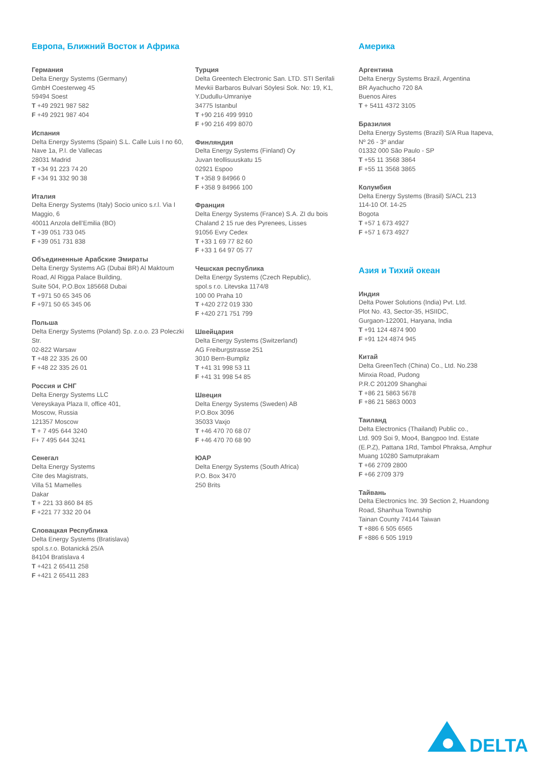Европа, Ближний Восток и Африка
Германия
Delta Energy Systems (Germany)
GmbH Coesterweg 45
59494 Soest
T +49 2921 987 582
F +49 2921 987 404
Испания
Delta Energy Systems (Spain) S.L. Calle Luis I no 60,
Nave 1a, P.I. de Vallecas
28031 Madrid
T +34 91 223 74 20
F +34 91 332 90 38
Италия
Delta Energy Systems (Italy) Socio unico s.r.l. Via I
Maggio, 6
40011 Anzola dell’Emilia (BO)
T +39 051 733 045
F +39 051 731 838
Объединенные Арабские Эмираты
Delta Energy Systems AG (Dubai BR) Al Maktoum
Road, Al Rigga Palace Building,
Suite 504, P.O.Box 185668 Dubai
T +971 50 65 345 06
F +971 50 65 345 06
Польша
Delta Energy Systems (Poland) Sp. z.o.o. 23 Poleczki Str.
02-822 Warsaw
T +48 22 335 26 00
F +48 22 335 26 01
Россия и СНГ
Delta Energy Systems LLC
Vereyskaya Plaza II, office 401,
Moscow, Russia
121357 Moscow
T + 7 495 644 3240
F+ 7 495 644 3241
Сенегал
Delta Energy Systems
Cite des Magistrats,
Villa 51 Mamelles
Dakar
T + 221 33 860 84 85
F +221 77 332 20 04
Словацкая Республика
Delta Energy Systems (Bratislava)
spol.s.r.o. Botanická 25/A
84104 Bratislava 4
T +421 2 65411 258
F +421 2 65411 283
Турция
Delta Greentech Electronic San. LTD. STI Serifali
Mevkii Barbaros Bulvari Söylesi Sok. No: 19, K1,
Y.Dudullu-Umraniye
34775 Istanbul
T +90 216 499 9910
F +90 216 499 8070
Финляндия
Delta Energy Systems (Finland) Oy
Juvan teollisuuskatu 15
02921 Espoo
T +358 9 84966 0
F +358 9 84966 100
Франция
Delta Energy Systems (France) S.A. ZI du bois
Chaland 2 15 rue des Pyrenees, Lisses
91056 Evry Cedex
T +33 1 69 77 82 60
F +33 1 64 97 05 77
Чешская республика
Delta Energy Systems (Czech Republic),
spol.s r.o. Litevska 1174/8
100 00 Praha 10
T +420 272 019 330
F +420 271 751 799
Швейцария
Delta Energy Systems (Switzerland)
AG Freiburgstrasse 251
3010 Bern-Bumpliz
T +41 31 998 53 11
F +41 31 998 54 85
Швеция
Delta Energy Systems (Sweden) AB
P.O.Box 3096
35033 Vaxjo
T +46 470 70 68 07
F +46 470 70 68 90
ЮАР
Delta Energy Systems (South Africa)
P.O. Box 3470
250 Brits
Америка
Аргентина
Delta Energy Systems Brazil, Argentina
BR Ayachucho 720 8A
Buenos Aires
T + 5411 4372 3105
Бразилия
Delta Energy Systems (Brazil) S/A Rua Itapeva,
Nº 26 - 3º andar
01332 000 São Paulo - SP
T +55 11 3568 3864
F +55 11 3568 3865
Колумбия
Delta Energy Systems (Brasil) S/ACL 213
114-10 Of. 14-25
Bogota
T +57 1 673 4927
F +57 1 673 4927
Азия и Тихий океан
Индия
Delta Power Solutions (India) Pvt. Ltd.
Plot No. 43, Sector-35, HSIIDC,
Gurgaon-122001, Haryana, India
T +91 124 4874 900
F +91 124 4874 945
Китай
Delta GreenTech (China) Co., Ltd. No.238
Minxia Road, Pudong
P.R.C 201209 Shanghai
T +86 21 5863 5678
F +86 21 5863 0003
Таиланд
Delta Electronics (Thailand) Public co.,
Ltd. 909 Soi 9, Moo4, Bangpoo Ind. Estate
(E.P.Z), Pattana 1Rd, Tambol Phraksa, Amphur
Muang 10280 Samutprakam
T +66 2709 2800
F +66 2709 379
Тайвань
Delta Electronics Inc. 39 Section 2, Huandong
Road, Shanhua Township
Tainan County 74144 Taiwan
T +886 6 505 6565
F +886 6 505 1919
DELTA